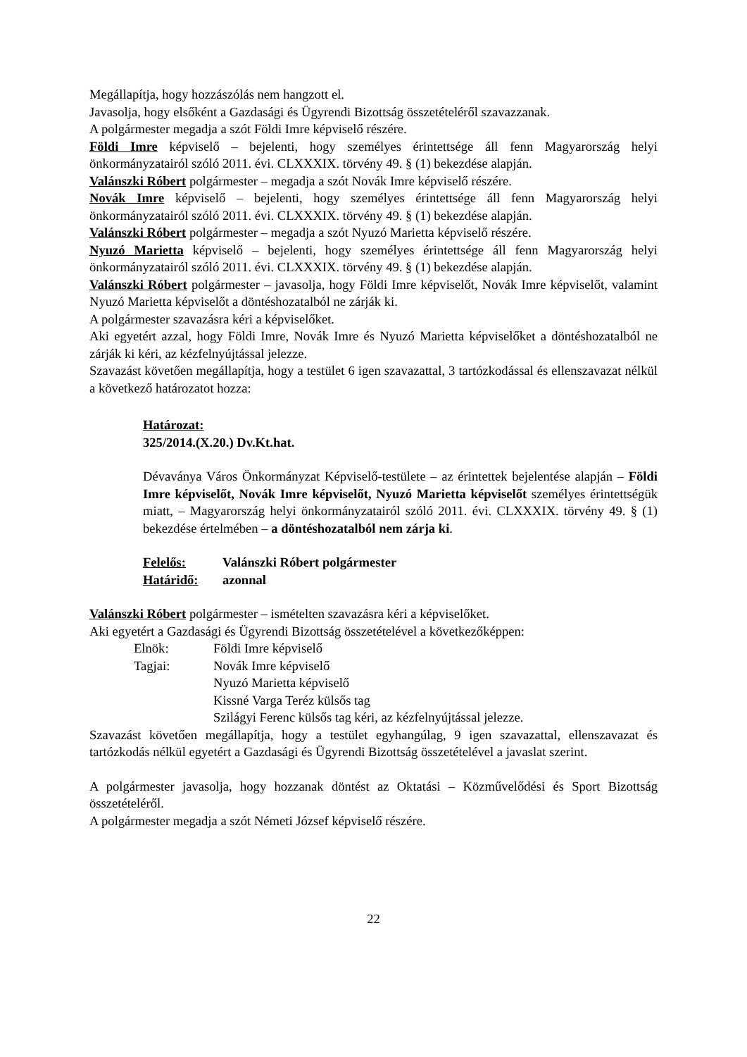Megállapítja, hogy hozzászólás nem hangzott el.
Javasolja, hogy elsőként a Gazdasági és Ügyrendi Bizottság összetételéről szavazzanak.
A polgármester megadja a szót Földi Imre képviselő részére.
Földi Imre képviselő – bejelenti, hogy személyes érintettsége áll fenn Magyarország helyi önkormányzatairól szóló 2011. évi. CLXXXIX. törvény 49. § (1) bekezdése alapján.
Valánszki Róbert polgármester – megadja a szót Novák Imre képviselő részére.
Novák Imre képviselő – bejelenti, hogy személyes érintettsége áll fenn Magyarország helyi önkormányzatairól szóló 2011. évi. CLXXXIX. törvény 49. § (1) bekezdése alapján.
Valánszki Róbert polgármester – megadja a szót Nyuzó Marietta képviselő részére.
Nyuzó Marietta képviselő – bejelenti, hogy személyes érintettsége áll fenn Magyarország helyi önkormányzatairól szóló 2011. évi. CLXXXIX. törvény 49. § (1) bekezdése alapján.
Valánszki Róbert polgármester – javasolja, hogy Földi Imre képviselőt, Novák Imre képviselőt, valamint Nyuzó Marietta képviselőt a döntéshozatalból ne zárják ki.
A polgármester szavazásra kéri a képviselőket.
Aki egyetért azzal, hogy Földi Imre, Novák Imre és Nyuzó Marietta képviselőket a döntéshozatalból ne zárják ki kéri, az kézfelnyújtással jelezze.
Szavazást követően megállapítja, hogy a testület 6 igen szavazattal, 3 tartózkodással és ellenszavazat nélkül a következő határozatot hozza:
Határozat:
325/2014.(X.20.) Dv.Kt.hat.
Dévaványa Város Önkormányzat Képviselő-testülete – az érintettek bejelentése alapján – Földi Imre képviselőt, Novák Imre képviselőt, Nyuzó Marietta képviselőt személyes érintettségük miatt, – Magyarország helyi önkormányzatairól szóló 2011. évi. CLXXXIX. törvény 49. § (1) bekezdése értelmében – a döntéshozatalból nem zárja ki.
Felelős: Valánszki Róbert polgármester
Határidő: azonnal
Valánszki Róbert polgármester – ismételten szavazásra kéri a képviselőket.
Aki egyetért a Gazdasági és Ügyrendi Bizottság összetételével a következőképpen:
Elnök: Földi Imre képviselő
Tagjai: Novák Imre képviselő
Nyuzó Marietta képviselő
Kissné Varga Teréz külsős tag
Szilágyi Ferenc külsős tag kéri, az kézfelnyújtással jelezze.
Szavazást követően megállapítja, hogy a testület egyhangúlag, 9 igen szavazattal, ellenszavazat és tartózkodás nélkül egyetért a Gazdasági és Ügyrendi Bizottság összetételével a javaslat szerint.
A polgármester javasolja, hogy hozzanak döntést az Oktatási – Közművelődési és Sport Bizottság összetételéről.
A polgármester megadja a szót Németi József képviselő részére.
22